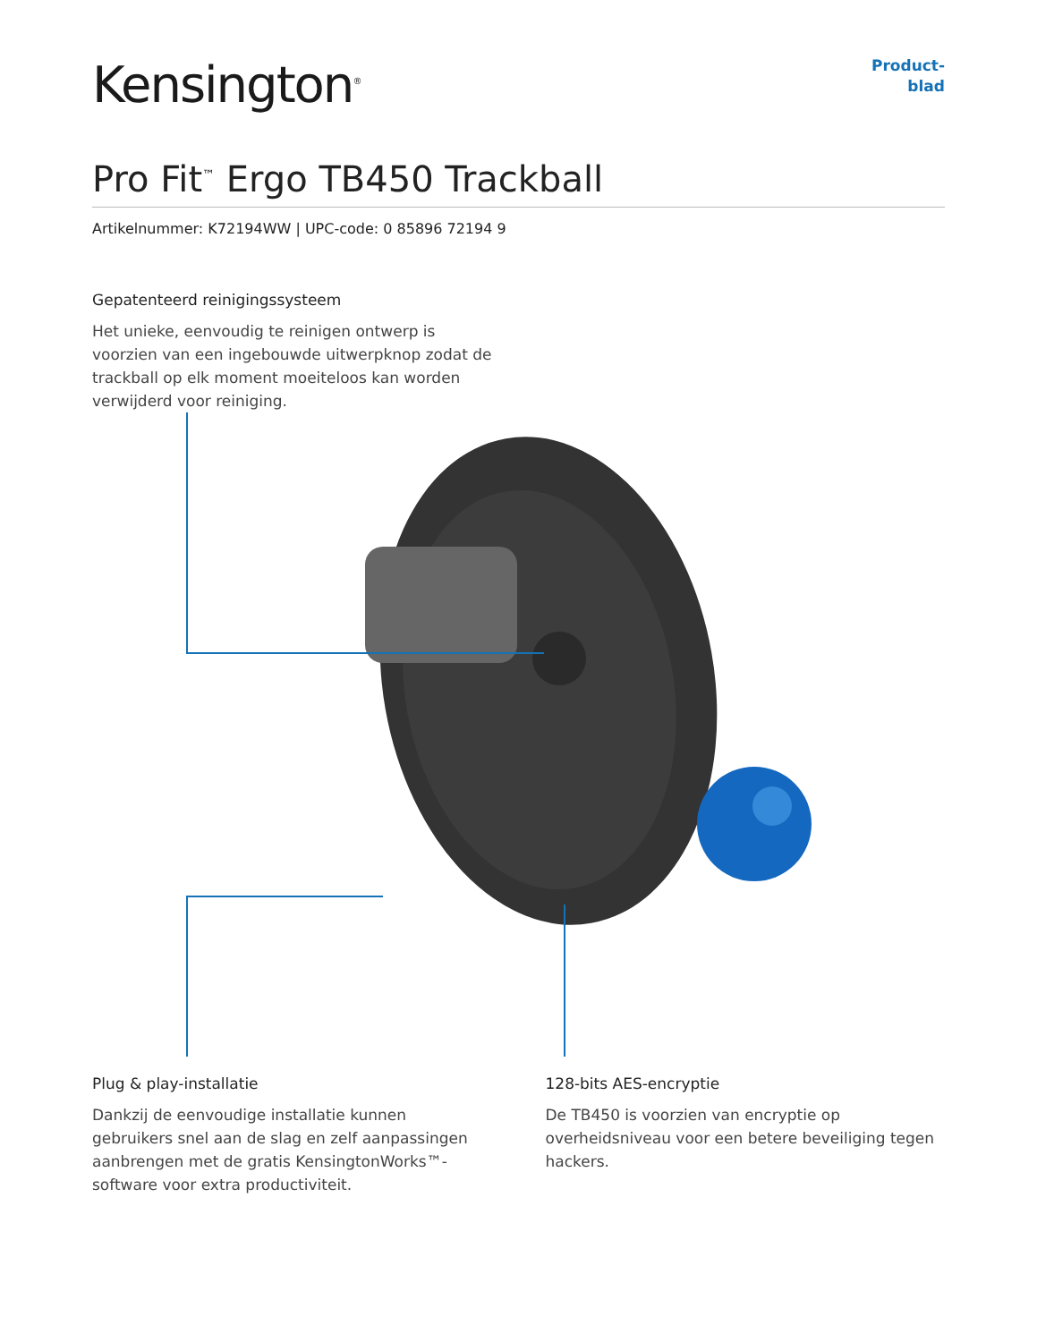Kensington<sup>®</sup>
Product-
blad
Pro Fit<sup>™</sup> Ergo TB450 Trackball
Artikelnummer: K72194WW | UPC-code: 0 85896 72194 9
Gepatenteerd reinigingssysteem
Het unieke, eenvoudig te reinigen ontwerp is voorzien van een ingebouwde uitwerpknop zodat de trackball op elk moment moeiteloos kan worden verwijderd voor reiniging.
Plug & play-installatie
Dankzij de eenvoudige installatie kunnen gebruikers snel aan de slag en zelf aanpassingen aanbrengen met de gratis KensingtonWorks™-software voor extra productiviteit.
128-bits AES-encryptie
De TB450 is voorzien van encryptie op overheidsniveau voor een betere beveiliging tegen hackers.